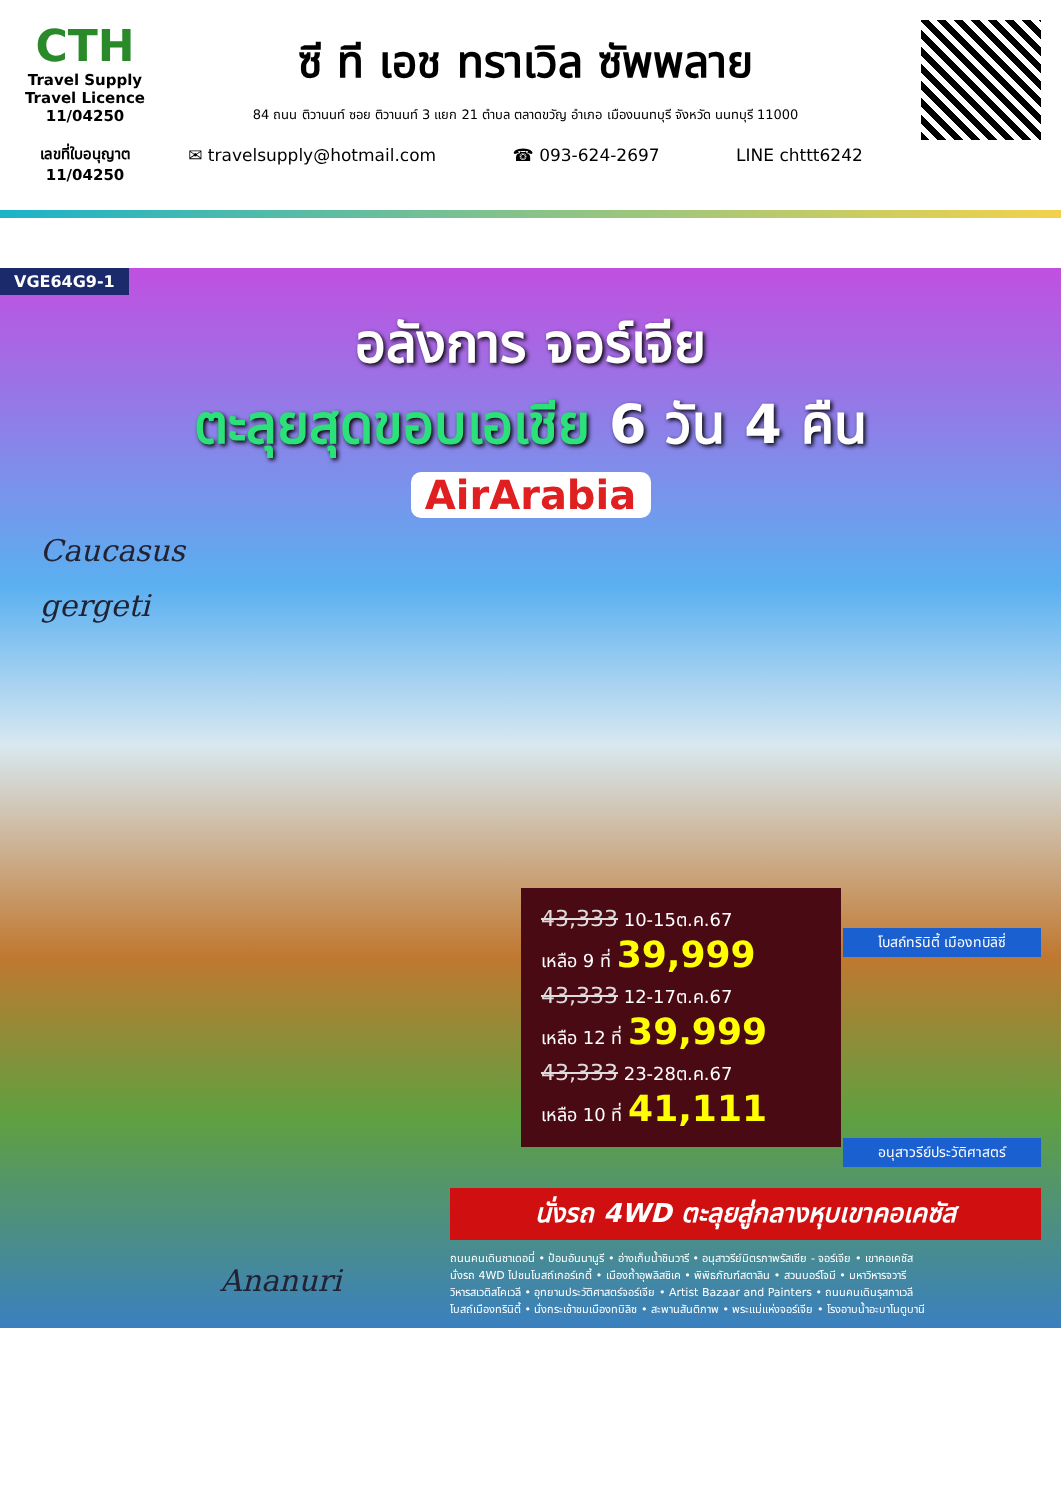CTH
Travel Supply
Travel Licence 11/04250
เลขที่ใบอนุญาต
11/04250
ซี ที เอช ทราเวิล ซัพพลาย
84 ถนน ติวานนท์ ซอย ติวานนท์ 3 แยก 21 ตำบล ตลาดขวัญ อำเภอ เมืองนนทบุรี จังหวัด นนทบุรี 11000
✉ travelsupply@hotmail.com ☎ 093-624-2697 LINE chttt6242
VGE64G9-1
อลังการ จอร์เจีย
ตะลุยสุดขอบเอเชีย 6 วัน 4 คืน
AirArabia
Caucasus
gergeti
43,333 10-15ต.ค.67
เหลือ 9 ที่ 39,999
43,333 12-17ต.ค.67
เหลือ 12 ที่ 39,999
43,333 23-28ต.ค.67
เหลือ 10 ที่ 41,111
โบสถ์ทรินิตี้ เมืองทบิลิซี่
อนุสาวรีย์ประวัติศาสตร์
นั่งรถ 4WD ตะลุยสู่กลางหุบเขาคอเคซัส
ถนนคนเดินชาเดอนี่ • ป้อมอันนานูรี • อ่างเก็บน้ำชินวารี • อนุสาวรีย์มิตรภาพรัสเซีย - จอร์เจีย • เขาคอเคซัส
นั่งรถ 4WD ไปชมโบสถ์เกอร์เกตี้ • เมืองถ้ำอุพลิสชิเค • พิพิธภัณฑ์สตาลิน • สวนบอร์โจมี • มหาวิหารจวารี
วิหารสเวติสโคเวลี • อุทยานประวัติศาสตร์จอร์เจีย • Artist Bazaar and Painters • ถนนคนเดินรุสทาเวลี
โบสถ์เมืองทรินิตี้ • นั่งกระเช้าชมเมืองทบิลิซ • สะพานสันติภาพ • พระแม่แห่งจอร์เจีย • โรงอาบน้ำอะบาโนตูบานี
Ananuri